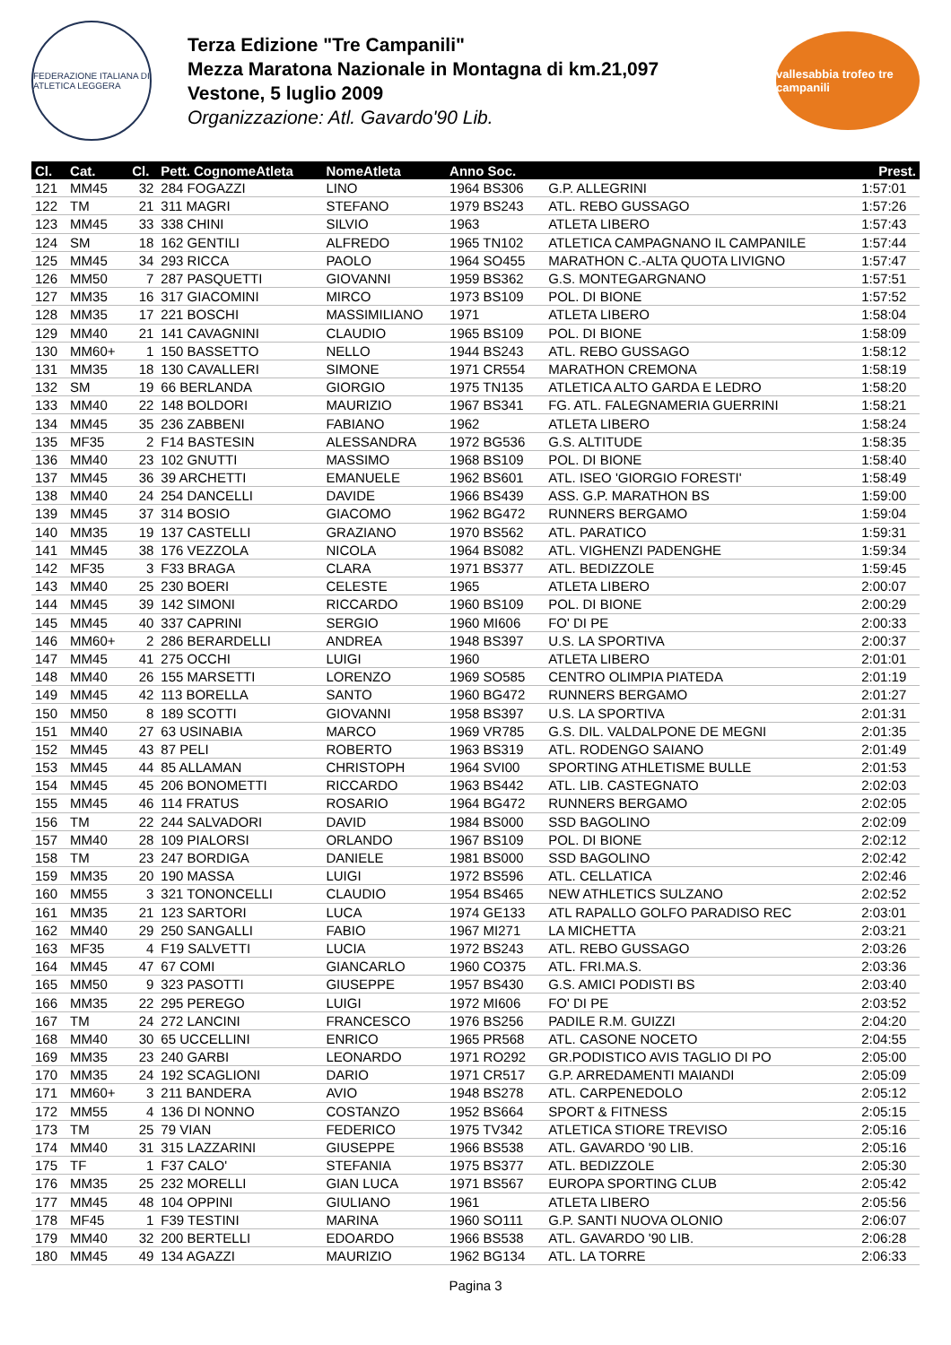FEDERAZIONE ITALIANA DI ATLETICA LEGGERA
Terza Edizione "Tre Campanili"
Mezza Maratona Nazionale in Montagna di km.21,097
Vestone, 5 luglio 2009
Organizzazione: Atl. Gavardo'90 Lib.
vallesabbia trofeo tre campanili
| Cl. | Cat. | Cl. | Pett. CognomeAtleta | NomeAtleta | Anno Soc. | | Prest. |
| --- | --- | --- | --- | --- | --- | --- | --- |
| 121 | MM45 | 32 | 284 FOGAZZI | LINO | 1964 BS306 | G.P. ALLEGRINI | 1:57:01 |
| 122 | TM | 21 | 311 MAGRI | STEFANO | 1979 BS243 | ATL. REBO GUSSAGO | 1:57:26 |
| 123 | MM45 | 33 | 338 CHINI | SILVIO | 1963 | ATLETA LIBERO | 1:57:43 |
| 124 | SM | 18 | 162 GENTILI | ALFREDO | 1965 TN102 | ATLETICA CAMPAGNANO IL CAMPANILE | 1:57:44 |
| 125 | MM45 | 34 | 293 RICCA | PAOLO | 1964 SO455 | MARATHON C.-ALTA QUOTA LIVIGNO | 1:57:47 |
| 126 | MM50 | 7 | 287 PASQUETTI | GIOVANNI | 1959 BS362 | G.S. MONTEGARGNANO | 1:57:51 |
| 127 | MM35 | 16 | 317 GIACOMINI | MIRCO | 1973 BS109 | POL. DI BIONE | 1:57:52 |
| 128 | MM35 | 17 | 221 BOSCHI | MASSIMILIANO | 1971 | ATLETA LIBERO | 1:58:04 |
| 129 | MM40 | 21 | 141 CAVAGNINI | CLAUDIO | 1965 BS109 | POL. DI BIONE | 1:58:09 |
| 130 | MM60+ | 1 | 150 BASSETTO | NELLO | 1944 BS243 | ATL. REBO GUSSAGO | 1:58:12 |
| 131 | MM35 | 18 | 130 CAVALLERI | SIMONE | 1971 CR554 | MARATHON CREMONA | 1:58:19 |
| 132 | SM | 19 | 66 BERLANDA | GIORGIO | 1975 TN135 | ATLETICA ALTO GARDA E LEDRO | 1:58:20 |
| 133 | MM40 | 22 | 148 BOLDORI | MAURIZIO | 1967 BS341 | FG. ATL. FALEGNAMERIA GUERRINI | 1:58:21 |
| 134 | MM45 | 35 | 236 ZABBENI | FABIANO | 1962 | ATLETA LIBERO | 1:58:24 |
| 135 | MF35 | 2 | F14 BASTESIN | ALESSANDRA | 1972 BG536 | G.S. ALTITUDE | 1:58:35 |
| 136 | MM40 | 23 | 102 GNUTTI | MASSIMO | 1968 BS109 | POL. DI BIONE | 1:58:40 |
| 137 | MM45 | 36 | 39 ARCHETTI | EMANUELE | 1962 BS601 | ATL. ISEO 'GIORGIO FORESTI' | 1:58:49 |
| 138 | MM40 | 24 | 254 DANCELLI | DAVIDE | 1966 BS439 | ASS. G.P. MARATHON BS | 1:59:00 |
| 139 | MM45 | 37 | 314 BOSIO | GIACOMO | 1962 BG472 | RUNNERS BERGAMO | 1:59:04 |
| 140 | MM35 | 19 | 137 CASTELLI | GRAZIANO | 1970 BS562 | ATL. PARATICO | 1:59:31 |
| 141 | MM45 | 38 | 176 VEZZOLA | NICOLA | 1964 BS082 | ATL. VIGHENZI PADENGHE | 1:59:34 |
| 142 | MF35 | 3 | F33 BRAGA | CLARA | 1971 BS377 | ATL. BEDIZZOLE | 1:59:45 |
| 143 | MM40 | 25 | 230 BOERI | CELESTE | 1965 | ATLETA LIBERO | 2:00:07 |
| 144 | MM45 | 39 | 142 SIMONI | RICCARDO | 1960 BS109 | POL. DI BIONE | 2:00:29 |
| 145 | MM45 | 40 | 337 CAPRINI | SERGIO | 1960 MI606 | FO' DI PE | 2:00:33 |
| 146 | MM60+ | 2 | 286 BERARDELLI | ANDREA | 1948 BS397 | U.S. LA SPORTIVA | 2:00:37 |
| 147 | MM45 | 41 | 275 OCCHI | LUIGI | 1960 | ATLETA LIBERO | 2:01:01 |
| 148 | MM40 | 26 | 155 MARSETTI | LORENZO | 1969 SO585 | CENTRO OLIMPIA PIATEDA | 2:01:19 |
| 149 | MM45 | 42 | 113 BORELLA | SANTO | 1960 BG472 | RUNNERS BERGAMO | 2:01:27 |
| 150 | MM50 | 8 | 189 SCOTTI | GIOVANNI | 1958 BS397 | U.S. LA SPORTIVA | 2:01:31 |
| 151 | MM40 | 27 | 63 USINABIA | MARCO | 1969 VR785 | G.S. DIL. VALDALPONE DE MEGNI | 2:01:35 |
| 152 | MM45 | 43 | 87 PELI | ROBERTO | 1963 BS319 | ATL. RODENGO SAIANO | 2:01:49 |
| 153 | MM45 | 44 | 85 ALLAMAN | CHRISTOPH | 1964 SVI00 | SPORTING ATHLETISME BULLE | 2:01:53 |
| 154 | MM45 | 45 | 206 BONOMETTI | RICCARDO | 1963 BS442 | ATL. LIB. CASTEGNATO | 2:02:03 |
| 155 | MM45 | 46 | 114 FRATUS | ROSARIO | 1964 BG472 | RUNNERS BERGAMO | 2:02:05 |
| 156 | TM | 22 | 244 SALVADORI | DAVID | 1984 BS000 | SSD BAGOLINO | 2:02:09 |
| 157 | MM40 | 28 | 109 PIALORSI | ORLANDO | 1967 BS109 | POL. DI BIONE | 2:02:12 |
| 158 | TM | 23 | 247 BORDIGA | DANIELE | 1981 BS000 | SSD BAGOLINO | 2:02:42 |
| 159 | MM35 | 20 | 190 MASSA | LUIGI | 1972 BS596 | ATL. CELLATICA | 2:02:46 |
| 160 | MM55 | 3 | 321 TONONCELLI | CLAUDIO | 1954 BS465 | NEW ATHLETICS SULZANO | 2:02:52 |
| 161 | MM35 | 21 | 123 SARTORI | LUCA | 1974 GE133 | ATL RAPALLO GOLFO PARADISO REC | 2:03:01 |
| 162 | MM40 | 29 | 250 SANGALLI | FABIO | 1967 MI271 | LA MICHETTA | 2:03:21 |
| 163 | MF35 | 4 | F19 SALVETTI | LUCIA | 1972 BS243 | ATL. REBO GUSSAGO | 2:03:26 |
| 164 | MM45 | 47 | 67 COMI | GIANCARLO | 1960 CO375 | ATL. FRI.MA.S. | 2:03:36 |
| 165 | MM50 | 9 | 323 PASOTTI | GIUSEPPE | 1957 BS430 | G.S. AMICI PODISTI BS | 2:03:40 |
| 166 | MM35 | 22 | 295 PEREGO | LUIGI | 1972 MI606 | FO' DI PE | 2:03:52 |
| 167 | TM | 24 | 272 LANCINI | FRANCESCO | 1976 BS256 | PADILE R.M. GUIZZI | 2:04:20 |
| 168 | MM40 | 30 | 65 UCCELLINI | ENRICO | 1965 PR568 | ATL. CASONE NOCETO | 2:04:55 |
| 169 | MM35 | 23 | 240 GARBI | LEONARDO | 1971 RO292 | GR.PODISTICO AVIS TAGLIO DI PO | 2:05:00 |
| 170 | MM35 | 24 | 192 SCAGLIONI | DARIO | 1971 CR517 | G.P. ARREDAMENTI MAIANDI | 2:05:09 |
| 171 | MM60+ | 3 | 211 BANDERA | AVIO | 1948 BS278 | ATL. CARPENEDOLO | 2:05:12 |
| 172 | MM55 | 4 | 136 DI NONNO | COSTANZO | 1952 BS664 | SPORT & FITNESS | 2:05:15 |
| 173 | TM | 25 | 79 VIAN | FEDERICO | 1975 TV342 | ATLETICA STIORE TREVISO | 2:05:16 |
| 174 | MM40 | 31 | 315 LAZZARINI | GIUSEPPE | 1966 BS538 | ATL. GAVARDO '90 LIB. | 2:05:16 |
| 175 | TF | 1 | F37 CALO' | STEFANIA | 1975 BS377 | ATL. BEDIZZOLE | 2:05:30 |
| 176 | MM35 | 25 | 232 MORELLI | GIAN LUCA | 1971 BS567 | EUROPA SPORTING CLUB | 2:05:42 |
| 177 | MM45 | 48 | 104 OPPINI | GIULIANO | 1961 | ATLETA LIBERO | 2:05:56 |
| 178 | MF45 | 1 | F39 TESTINI | MARINA | 1960 SO111 | G.P. SANTI NUOVA OLONIO | 2:06:07 |
| 179 | MM40 | 32 | 200 BERTELLI | EDOARDO | 1966 BS538 | ATL. GAVARDO '90 LIB. | 2:06:28 |
| 180 | MM45 | 49 | 134 AGAZZI | MAURIZIO | 1962 BG134 | ATL. LA TORRE | 2:06:33 |
Pagina 3